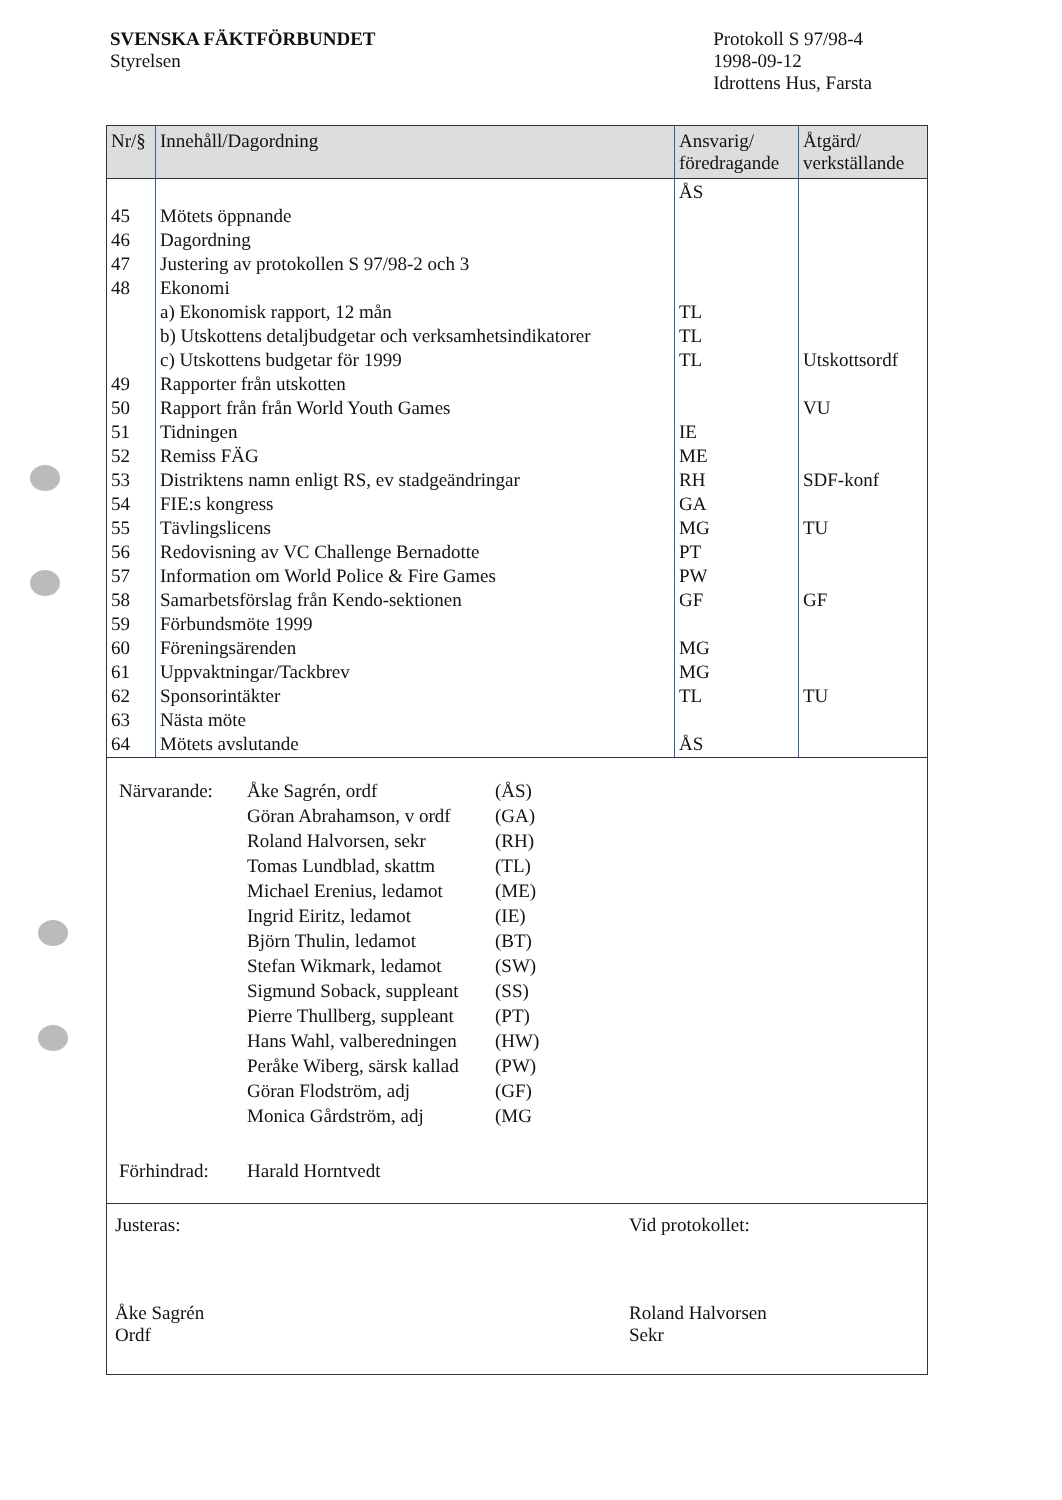SVENSKA FÄKTFÖRBUNDET
Styrelsen
Protokoll S 97/98-4
1998-09-12
Idrottens Hus, Farsta
| Nr/§ | Innehåll/Dagordning | Ansvarig/ föredragande | Åtgärd/ verkställande |
| --- | --- | --- | --- |
| 45 46 47 48 49 50 51 52 53 54 55 56 57 58 59 60 61 62 63 64 | Mötets öppnande Dagordning Justering av protokollen S 97/98-2 och 3 Ekonomi a) Ekonomisk rapport, 12 mån b) Utskottens detaljbudgetar och verksamhetsindikatorer c) Utskottens budgetar för 1999 Rapporter från utskotten Rapport från från World Youth Games Tidningen Remiss FÄG Distriktens namn enligt RS, ev stadgeändringar FIE:s kongress Tävlingslicens Redovisning av VC Challenge Bernadotte Information om World Police & Fire Games Samarbetsförslag från Kendo-sektionen Förbundsmöte 1999 Föreningsärenden Uppvaktningar/Tackbrev Sponsorintäkter Nästa möte Mötets avslutande | ÅS TL TL TL IE ME RH GA MG PT PW GF MG MG TL ÅS | Utskottsordf VU SDF-konf TU GF TU |
| Närvarande: | Åke Sagrén, ordf | (ÅS) |
| | Göran Abrahamson, v ordf | (GA) |
| | Roland Halvorsen, sekr | (RH) |
| | Tomas Lundblad, skattm | (TL) |
| | Michael Erenius, ledamot | (ME) |
| | Ingrid Eiritz, ledamot | (IE) |
| | Björn Thulin, ledamot | (BT) |
| | Stefan Wikmark, ledamot | (SW) |
| | Sigmund Soback, suppleant | (SS) |
| | Pierre Thullberg, suppleant | (PT) |
| | Hans Wahl, valberedningen | (HW) |
| | Peråke Wiberg, särsk kallad | (PW) |
| | Göran Flodström, adj | (GF) |
| | Monica Gårdström, adj | (MG |
| Förhindrad: | Harald Horntvedt | |
Justeras:
Åke Sagrén
Ordf
Vid protokollet:
Roland Halvorsen
Sekr